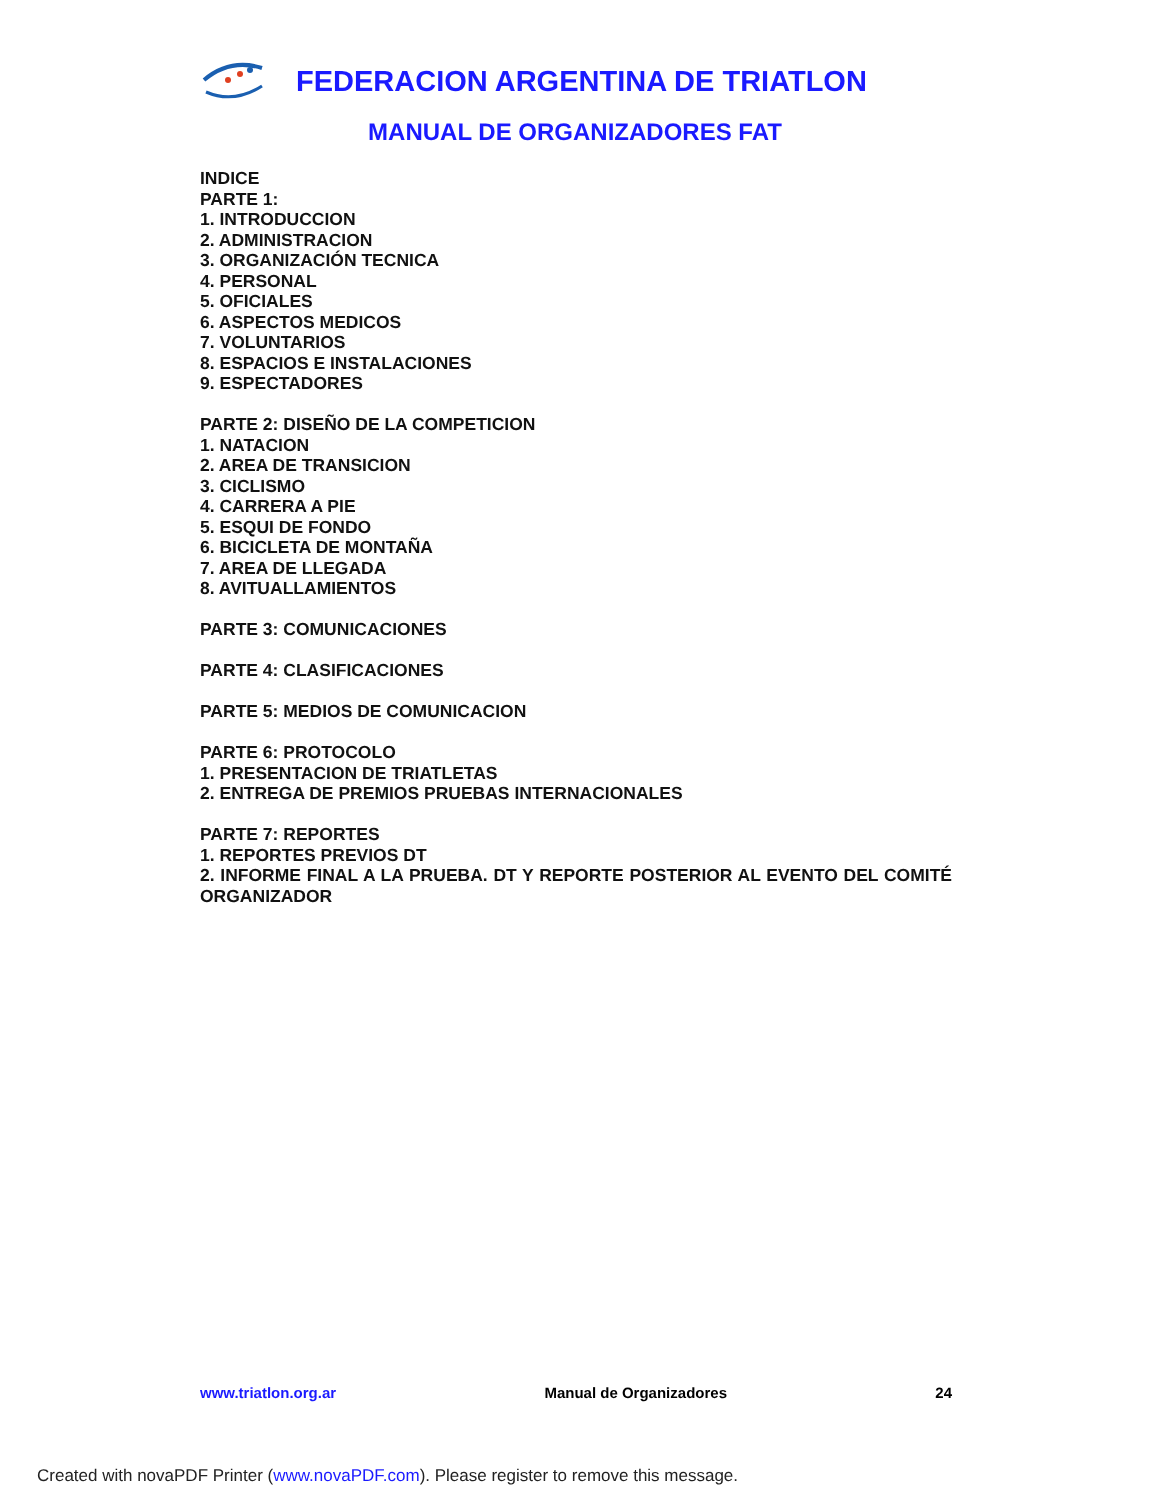FEDERACION ARGENTINA DE TRIATLON
MANUAL DE ORGANIZADORES FAT
INDICE
PARTE 1:
1. INTRODUCCION
2. ADMINISTRACION
3. ORGANIZACIÓN TECNICA
4. PERSONAL
5. OFICIALES
6. ASPECTOS MEDICOS
7. VOLUNTARIOS
8. ESPACIOS E INSTALACIONES
9. ESPECTADORES
PARTE 2: DISEÑO DE LA COMPETICION
1. NATACION
2. AREA DE TRANSICION
3. CICLISMO
4. CARRERA A PIE
5. ESQUI DE FONDO
6. BICICLETA DE MONTAÑA
7. AREA DE LLEGADA
8. AVITUALLAMIENTOS
PARTE 3: COMUNICACIONES
PARTE 4: CLASIFICACIONES
PARTE 5: MEDIOS DE COMUNICACION
PARTE 6: PROTOCOLO
1. PRESENTACION DE TRIATLETAS
2. ENTREGA DE PREMIOS PRUEBAS INTERNACIONALES
PARTE 7: REPORTES
1. REPORTES PREVIOS DT
2. INFORME FINAL A LA PRUEBA. DT Y REPORTE POSTERIOR AL EVENTO DEL COMITÉ ORGANIZADOR
www.triatlon.org.ar Manual de Organizadores 24
Created with novaPDF Printer (www.novaPDF.com). Please register to remove this message.